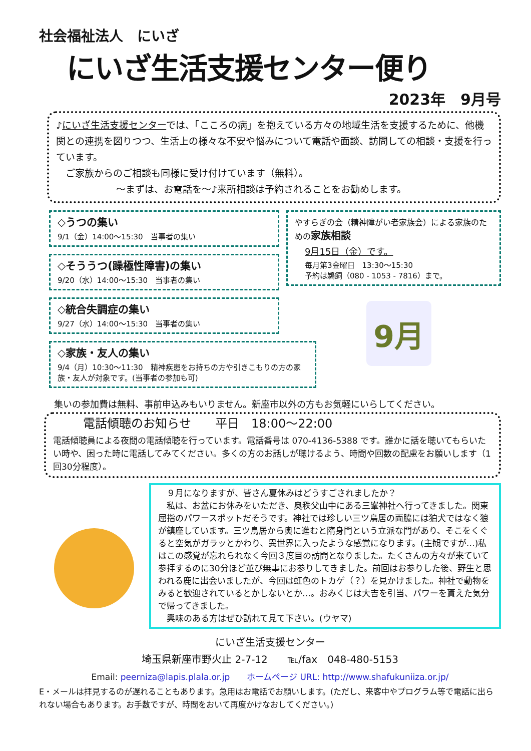社会福祉法人　にいざ
にいざ生活支援センター便り
2023年　9月号
♪にいざ生活支援センターでは、「こころの病」を抱えている方々の地域生活を支援するために、他機関との連携を図りつつ、生活上の様々な不安や悩みについて電話や面談、訪問しての相談・支援を行っています。
　ご家族からのご相談も同様に受け付けています（無料）。
～まずは、お電話を～♪来所相談は予約されることをお勧めします。
◇うつの集い
9/1（金）14:00～15:30　当事者の集い
◇そううつ(躁極性障害)の集い
9/20（水）14:00～15:30　当事者の集い
◇統合失調症の集い
9/27（水）14:00～15:30　当事者の集い
◇家族・友人の集い
9/4（月）10:30～11:30　精神疾患をお持ちの方や引きこもりの方の家族・友人が対象です。(当事者の参加も可)
やすらぎの会（精神障がい者家族会）による家族のための家族相談
9月15日（金）です。
毎月第3金曜日　13:30～15:30
予約は鵜飼（080 - 1053 - 7816）まで。
9月
集いの参加費は無料、事前申込みもいりません。新座市以外の方もお気軽にいらしてください。
電話傾聴のお知らせ　　平日　18:00～22:00
電話傾聴員による夜間の電話傾聴を行っています。電話番号は 070-4136-5388 です。誰かに話を聴いてもらいたい時や、困った時に電話してみてください。多くの方のお話しが聴けるよう、時間や回数の配慮をお願いします（1回30分程度）。
　９月になりますが、皆さん夏休みはどうすごされましたか？
　私は、お盆にお休みをいただき、奥秩父山中にある三峯神社へ行ってきました。関東屈指のパワースポットだそうです。神社では珍しい三ツ鳥居の両脇には狛犬ではなく狼が鎮座しています。三ツ鳥居から奥に進むと隋身門という立派な門があり、そこをくぐると空気がガラッとかわり、異世界に入ったような感覚になります。(主観ですが…)私はこの感覚が忘れられなく今回３度目の訪問となりました。たくさんの方々が来ていて参拝するのに30分ほど並び無事にお参りしてきました。前回はお参りした後、野生と思われる鹿に出会いましたが、今回は虹色のトカゲ（？）を見かけました。神社で動物をみると歓迎されているとかしないとか…。おみくじは大吉を引当、パワーを貰えた気分で帰ってきました。
　興味のある方はぜひ訪れて見て下さい。(ウヤマ)
にいざ生活支援センター
埼玉県新座市野火止 2-7-12　　℡/fax　048-480-5153
Email: peerniza@lapis.plala.or.jp　　ホームページ URL: http://www.shafukuniiza.or.jp/
E・メールは拝見するのが遅れることもあります。急用はお電話でお願いします。(ただし、来客中やプログラム等で電話に出られない場合もあります。お手数ですが、時間をおいて再度かけなおしてください。)